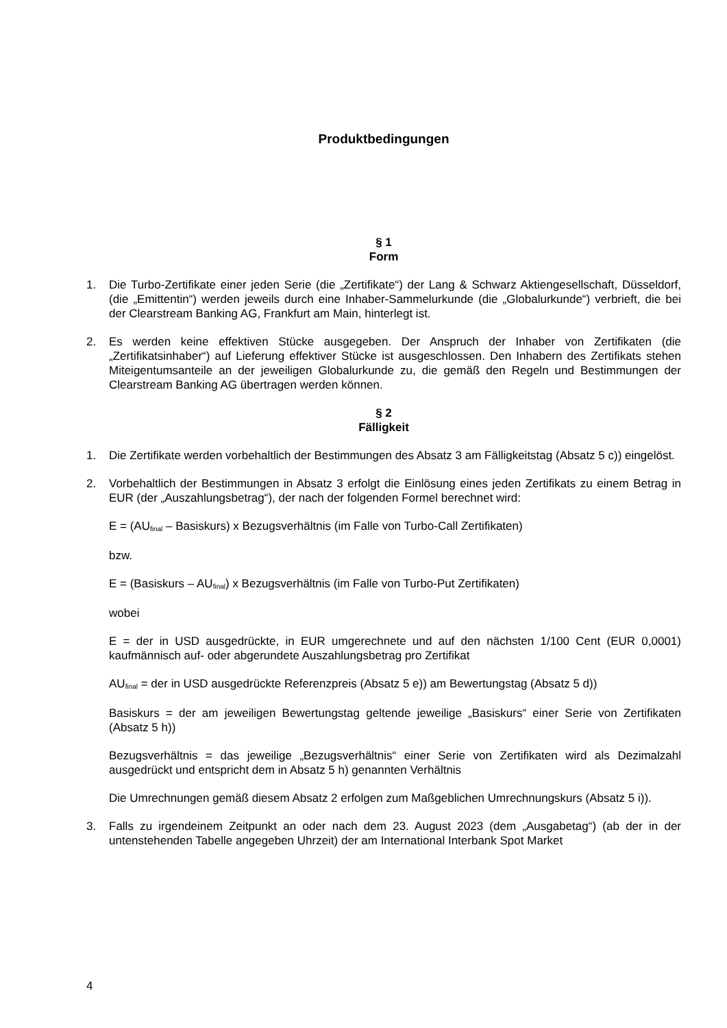Produktbedingungen
§ 1
Form
1. Die Turbo-Zertifikate einer jeden Serie (die „Zertifikate“) der Lang & Schwarz Aktiengesellschaft, Düsseldorf, (die „Emittentin“) werden jeweils durch eine Inhaber-Sammelurkunde (die „Globalurkunde“) verbrieft, die bei der Clearstream Banking AG, Frankfurt am Main, hinterlegt ist.
2. Es werden keine effektiven Stücke ausgegeben. Der Anspruch der Inhaber von Zertifikaten (die „Zertifikatsinhaber“) auf Lieferung effektiver Stücke ist ausgeschlossen. Den Inhabern des Zertifikats stehen Miteigentumsanteile an der jeweiligen Globalurkunde zu, die gemäß den Regeln und Bestimmungen der Clearstream Banking AG übertragen werden können.
§ 2
Fälligkeit
1. Die Zertifikate werden vorbehaltlich der Bestimmungen des Absatz 3 am Fälligkeitstag (Absatz 5 c)) eingelöst.
2. Vorbehaltlich der Bestimmungen in Absatz 3 erfolgt die Einlösung eines jeden Zertifikats zu einem Betrag in EUR (der „Auszahlungsbetrag“), der nach der folgenden Formel berechnet wird:
E = (AU<sub>final</sub> – Basiskurs) x Bezugsverhältnis (im Falle von Turbo-Call Zertifikaten)
bzw.
E = (Basiskurs – AU<sub>final</sub>) x Bezugsverhältnis (im Falle von Turbo-Put Zertifikaten)
wobei
E = der in USD ausgedrückte, in EUR umgerechnete und auf den nächsten 1/100 Cent (EUR 0,0001) kaufmännisch auf- oder abgerundete Auszahlungsbetrag pro Zertifikat
AU<sub>final</sub> = der in USD ausgedrückte Referenzpreis (Absatz 5 e)) am Bewertungstag (Absatz 5 d))
Basiskurs = der am jeweiligen Bewertungstag geltende jeweilige „Basiskurs“ einer Serie von Zertifikaten (Absatz 5 h))
Bezugsverhältnis = das jeweilige „Bezugsverhältnis“ einer Serie von Zertifikaten wird als Dezimalzahl ausgedrückt und entspricht dem in Absatz 5 h) genannten Verhältnis
Die Umrechnungen gemäß diesem Absatz 2 erfolgen zum Maßgeblichen Umrechnungskurs (Absatz 5 i)).
3. Falls zu irgendeinem Zeitpunkt an oder nach dem 23. August 2023 (dem „Ausgabetag“) (ab der in der untenstehenden Tabelle angegeben Uhrzeit) der am International Interbank Spot Market
4